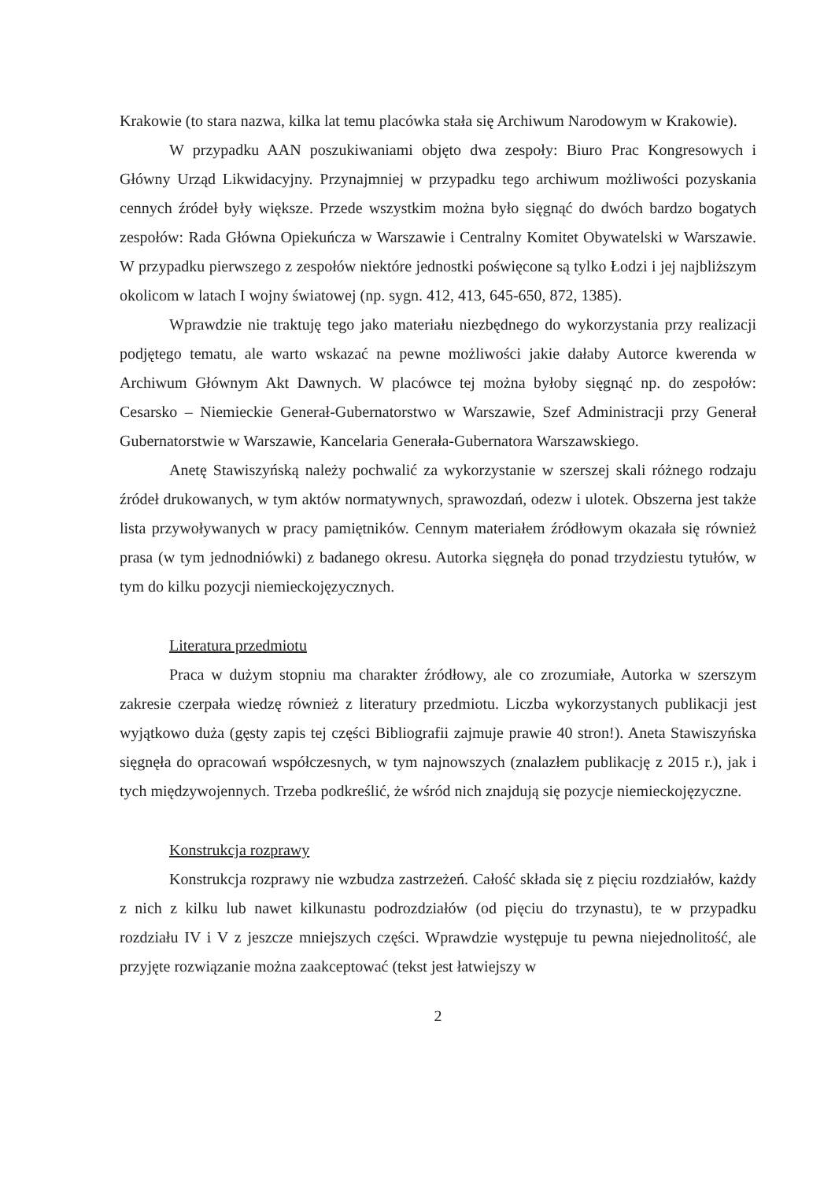Krakowie (to stara nazwa, kilka lat temu placówka stała się Archiwum Narodowym w Krakowie).
W przypadku AAN poszukiwaniami objęto dwa zespoły: Biuro Prac Kongresowych i Główny Urząd Likwidacyjny. Przynajmniej w przypadku tego archiwum możliwości pozyskania cennych źródeł były większe. Przede wszystkim można było sięgnąć do dwóch bardzo bogatych zespołów: Rada Główna Opiekuńcza w Warszawie i Centralny Komitet Obywatelski w Warszawie. W przypadku pierwszego z zespołów niektóre jednostki poświęcone są tylko Łodzi i jej najbliższym okolicom w latach I wojny światowej (np. sygn. 412, 413, 645-650, 872, 1385).
Wprawdzie nie traktuję tego jako materiału niezbędnego do wykorzystania przy realizacji podjętego tematu, ale warto wskazać na pewne możliwości jakie dałaby Autorce kwerenda w Archiwum Głównym Akt Dawnych. W placówce tej można byłoby sięgnąć np. do zespołów: Cesarsko – Niemieckie Generał-Gubernatorstwo w Warszawie, Szef Administracji przy Generał Gubernatorstwie w Warszawie, Kancelaria Generała-Gubernatora Warszawskiego.
Anetę Stawiszyńską należy pochwalić za wykorzystanie w szerszej skali różnego rodzaju źródeł drukowanych, w tym aktów normatywnych, sprawozdań, odezw i ulotek. Obszerna jest także lista przywoływanych w pracy pamiętników. Cennym materiałem źródłowym okazała się również prasa (w tym jednodniówki) z badanego okresu. Autorka sięgnęła do ponad trzydziestu tytułów, w tym do kilku pozycji niemieckojęzycznych.
Literatura przedmiotu
Praca w dużym stopniu ma charakter źródłowy, ale co zrozumiałe, Autorka w szerszym zakresie czerpała wiedzę również z literatury przedmiotu. Liczba wykorzystanych publikacji jest wyjątkowo duża (gęsty zapis tej części Bibliografii zajmuje prawie 40 stron!). Aneta Stawiszyńska sięgnęła do opracowań współczesnych, w tym najnowszych (znalazłem publikację z 2015 r.), jak i tych międzywojennych. Trzeba podkreślić, że wśród nich znajdują się pozycje niemieckojęzyczne.
Konstrukcja rozprawy
Konstrukcja rozprawy nie wzbudza zastrzeżeń. Całość składa się z pięciu rozdziałów, każdy z nich z kilku lub nawet kilkunastu podrozdziałów (od pięciu do trzynastu), te w przypadku rozdziału IV i V z jeszcze mniejszych części. Wprawdzie występuje tu pewna niejednolitość, ale przyjęte rozwiązanie można zaakceptować (tekst jest łatwiejszy w
2